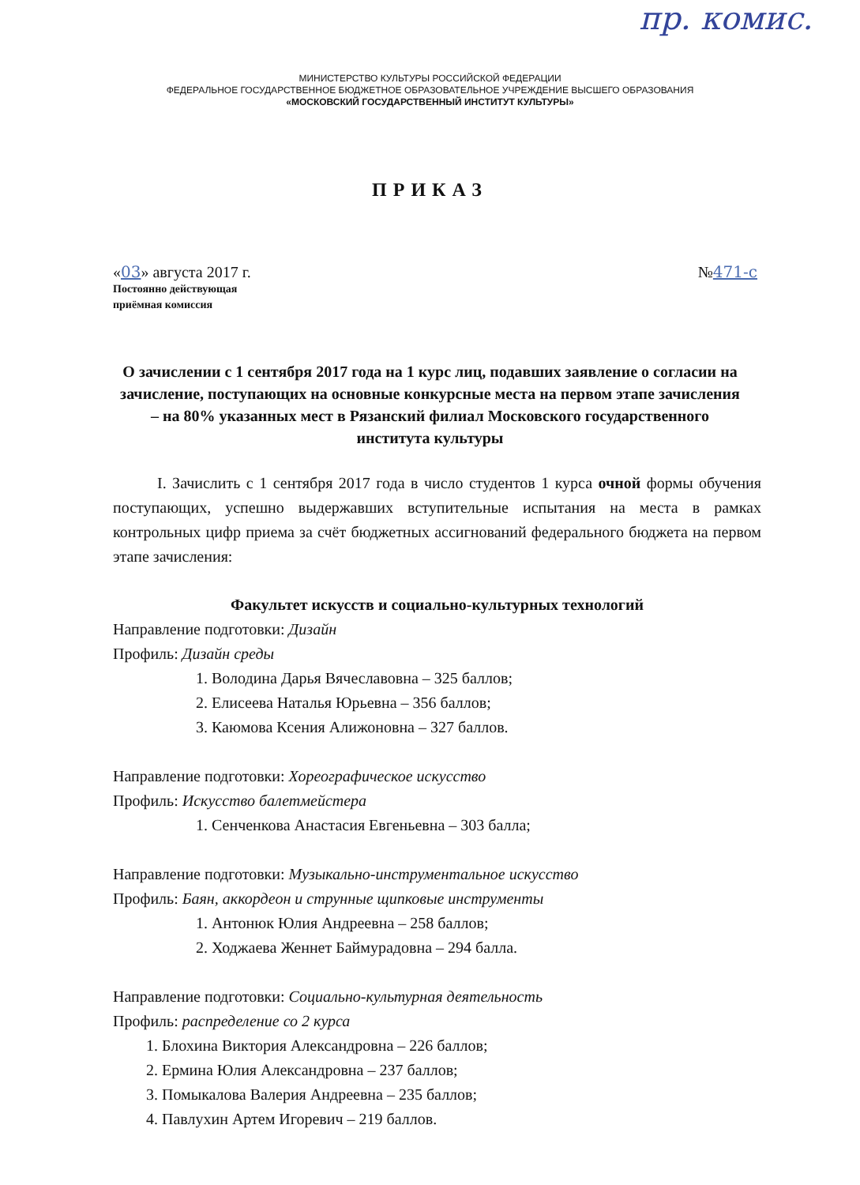пр. комис.
МИНИСТЕРСТВО КУЛЬТУРЫ РОССИЙСКОЙ ФЕДЕРАЦИИ
ФЕДЕРАЛЬНОЕ ГОСУДАРСТВЕННОЕ БЮДЖЕТНОЕ ОБРАЗОВАТЕЛЬНОЕ УЧРЕЖДЕНИЕ ВЫСШЕГО ОБРАЗОВАНИЯ
«МОСКОВСКИЙ ГОСУДАРСТВЕННЫЙ ИНСТИТУТ КУЛЬТУРЫ»
ПРИКАЗ
«03» августа 2017 г. №471-с
Постоянно действующая
приёмная комиссия
О зачислении с 1 сентября 2017 года на 1 курс лиц, подавших заявление о согласии на зачисление, поступающих на основные конкурсные места на первом этапе зачисления – на 80% указанных мест в Рязанский филиал Московского государственного института культуры
I. Зачислить с 1 сентября 2017 года в число студентов 1 курса очной формы обучения поступающих, успешно выдержавших вступительные испытания на места в рамках контрольных цифр приема за счёт бюджетных ассигнований федерального бюджета на первом этапе зачисления:
Факультет искусств и социально-культурных технологий
Направление подготовки: Дизайн
Профиль: Дизайн среды
1. Володина Дарья Вячеславовна – 325 баллов;
2. Елисеева Наталья Юрьевна – 356 баллов;
3. Каюмова Ксения Алижоновна – 327 баллов.
Направление подготовки: Хореографическое искусство
Профиль: Искусство балетмейстера
1. Сенченкова Анастасия Евгеньевна – 303 балла;
Направление подготовки: Музыкально-инструментальное искусство
Профиль: Баян, аккордеон и струнные щипковые инструменты
1. Антонюк Юлия Андреевна – 258 баллов;
2. Ходжаева Женнет Баймурадовна – 294 балла.
Направление подготовки: Социально-культурная деятельность
Профиль: распределение со 2 курса
1. Блохина Виктория Александровна – 226 баллов;
2. Ермина Юлия Александровна – 237 баллов;
3. Помыкалова Валерия Андреевна – 235 баллов;
4. Павлухин Артем Игоревич – 219 баллов.